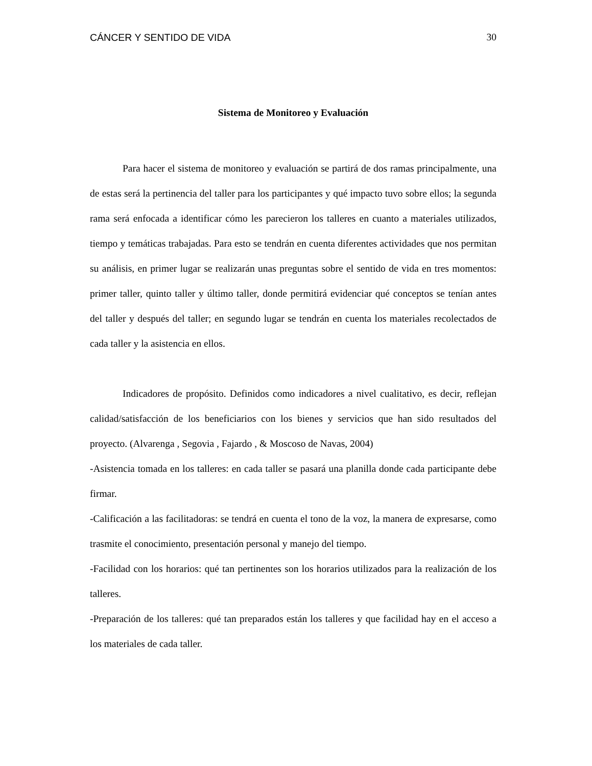CÁNCER Y SENTIDO DE VIDA 30
Sistema de Monitoreo y Evaluación
Para hacer el sistema de monitoreo y evaluación se partirá de dos ramas principalmente, una de estas será la pertinencia del taller para los participantes y qué impacto tuvo sobre ellos; la segunda rama será enfocada a identificar cómo les parecieron los talleres en cuanto a materiales utilizados, tiempo y temáticas trabajadas. Para esto se tendrán en cuenta diferentes actividades que nos permitan su análisis, en primer lugar se realizarán unas preguntas sobre el sentido de vida en tres momentos: primer taller, quinto taller y último taller, donde permitirá evidenciar qué conceptos se tenían antes del taller y después del taller; en segundo lugar se tendrán en cuenta los materiales recolectados de cada taller y la asistencia en ellos.
Indicadores de propósito. Definidos como indicadores a nivel cualitativo, es decir, reflejan calidad/satisfacción de los beneficiarios con los bienes y servicios que han sido resultados del proyecto. (Alvarenga , Segovia , Fajardo , & Moscoso de Navas, 2004)
-Asistencia tomada en los talleres: en cada taller se pasará una planilla donde cada participante debe firmar.
-Calificación a las facilitadoras: se tendrá en cuenta el tono de la voz, la manera de expresarse, como trasmite el conocimiento, presentación personal y manejo del tiempo.
-Facilidad con los horarios: qué tan pertinentes son los horarios utilizados para la realización de los talleres.
-Preparación de los talleres: qué tan preparados están los talleres y que facilidad hay en el acceso a los materiales de cada taller.